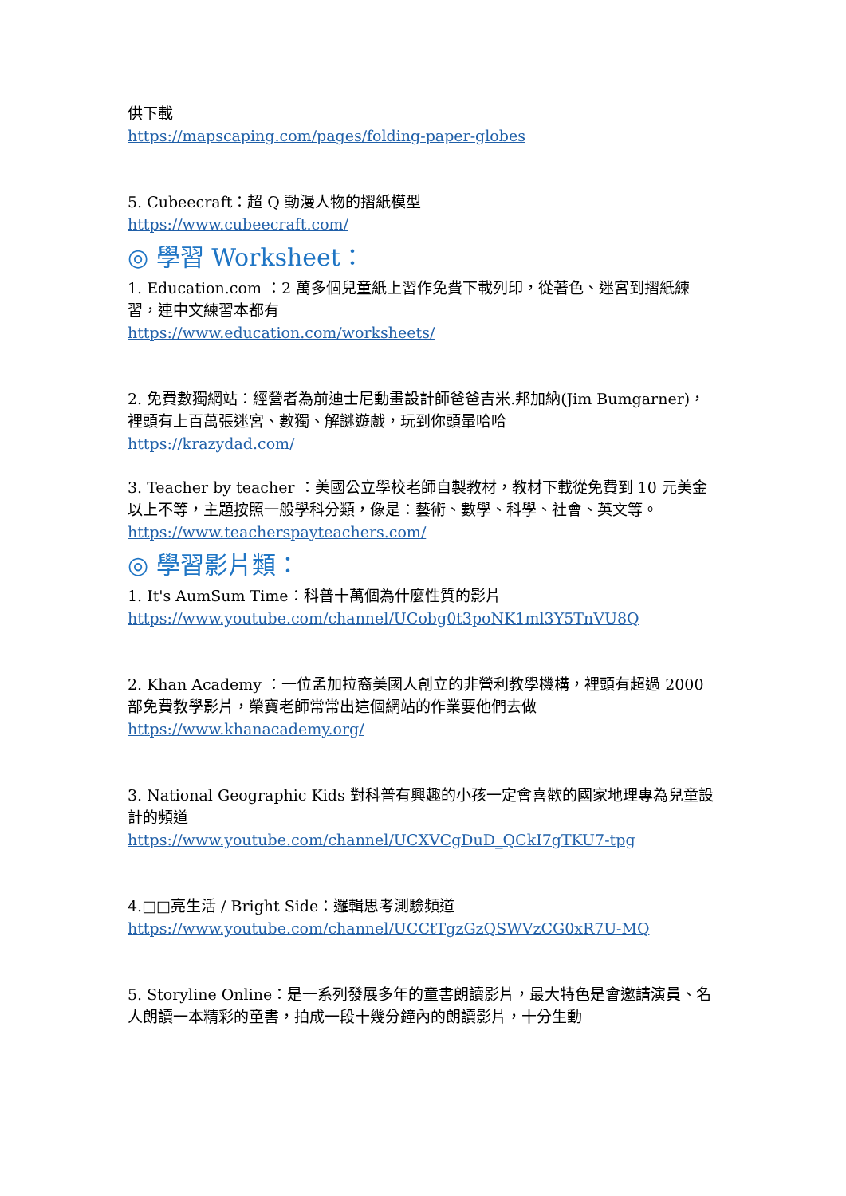供下載
https://mapscaping.com/pages/folding-paper-globes
5. Cubeecraft：超 Q 動漫人物的摺紙模型
https://www.cubeecraft.com/
◎ 學習 Worksheet：
1. Education.com ：2 萬多個兒童紙上習作免費下載列印，從著色、迷宮到摺紙練習，連中文練習本都有
https://www.education.com/worksheets/
2. 免費數獨網站：經營者為前迪士尼動畫設計師爸爸吉米.邦加納(Jim Bumgarner)，裡頭有上百萬張迷宮、數獨、解謎遊戲，玩到你頭暈哈哈
https://krazydad.com/
3. Teacher by teacher ：美國公立學校老師自製教材，教材下載從免費到 10 元美金以上不等，主題按照一般學科分類，像是：藝術、數學、科學、社會、英文等。
https://www.teacherspayteachers.com/
◎ 學習影片類：
1. It's AumSum Time：科普十萬個為什麼性質的影片
https://www.youtube.com/channel/UCobg0t3poNK1ml3Y5TnVU8Q
2. Khan Academy ：一位孟加拉裔美國人創立的非營利教學機構，裡頭有超過 2000 部免費教學影片，榮寶老師常常出這個網站的作業要他們去做
https://www.khanacademy.org/
3. National Geographic Kids 對科普有興趣的小孩一定會喜歡的國家地理專為兒童設計的頻道
https://www.youtube.com/channel/UCXVCgDuD_QCkI7gTKU7-tpg
4.□□亮生活 / Bright Side：邏輯思考測驗頻道
https://www.youtube.com/channel/UCCtTgzGzQSWVzCG0xR7U-MQ
5. Storyline Online：是一系列發展多年的童書朗讀影片，最大特色是會邀請演員、名人朗讀一本精彩的童書，拍成一段十幾分鐘內的朗讀影片，十分生動